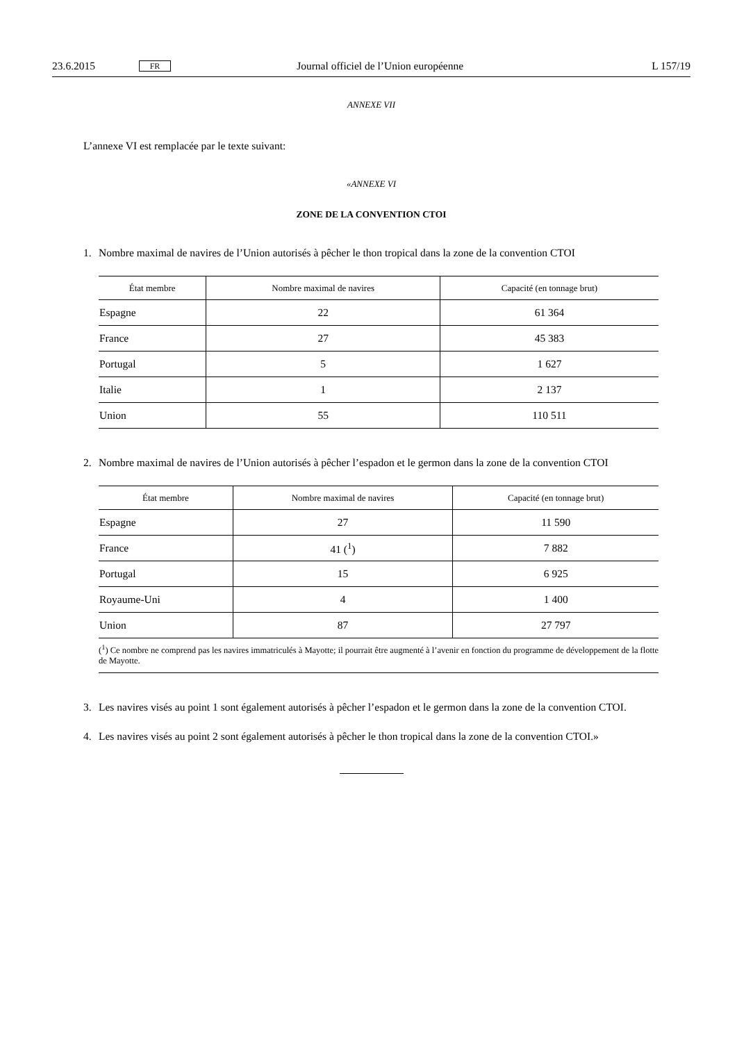23.6.2015 FR Journal officiel de l’Union européenne L 157/19
ANNEXE VII
L’annexe VI est remplacée par le texte suivant:
«ANNEXE VI
ZONE DE LA CONVENTION CTOI
1. Nombre maximal de navires de l’Union autorisés à pêcher le thon tropical dans la zone de la convention CTOI
| État membre | Nombre maximal de navires | Capacité (en tonnage brut) |
| --- | --- | --- |
| Espagne | 22 | 61 364 |
| France | 27 | 45 383 |
| Portugal | 5 | 1 627 |
| Italie | 1 | 2 137 |
| Union | 55 | 110 511 |
2. Nombre maximal de navires de l’Union autorisés à pêcher l’espadon et le germon dans la zone de la convention CTOI
| État membre | Nombre maximal de navires | Capacité (en tonnage brut) |
| --- | --- | --- |
| Espagne | 27 | 11 590 |
| France | 41 (<sup>1</sup>) | 7 882 |
| Portugal | 15 | 6 925 |
| Royaume-Uni | 4 | 1 400 |
| Union | 87 | 27 797 |
| (<sup>1</sup>) Ce nombre ne comprend pas les navires immatriculés à Mayotte; il pourrait être augmenté à l’avenir en fonction du programme de développement de la flotte de Mayotte. | | |
3. Les navires visés au point 1 sont également autorisés à pêcher l’espadon et le germon dans la zone de la convention CTOI.
4. Les navires visés au point 2 sont également autorisés à pêcher le thon tropical dans la zone de la convention CTOI.»